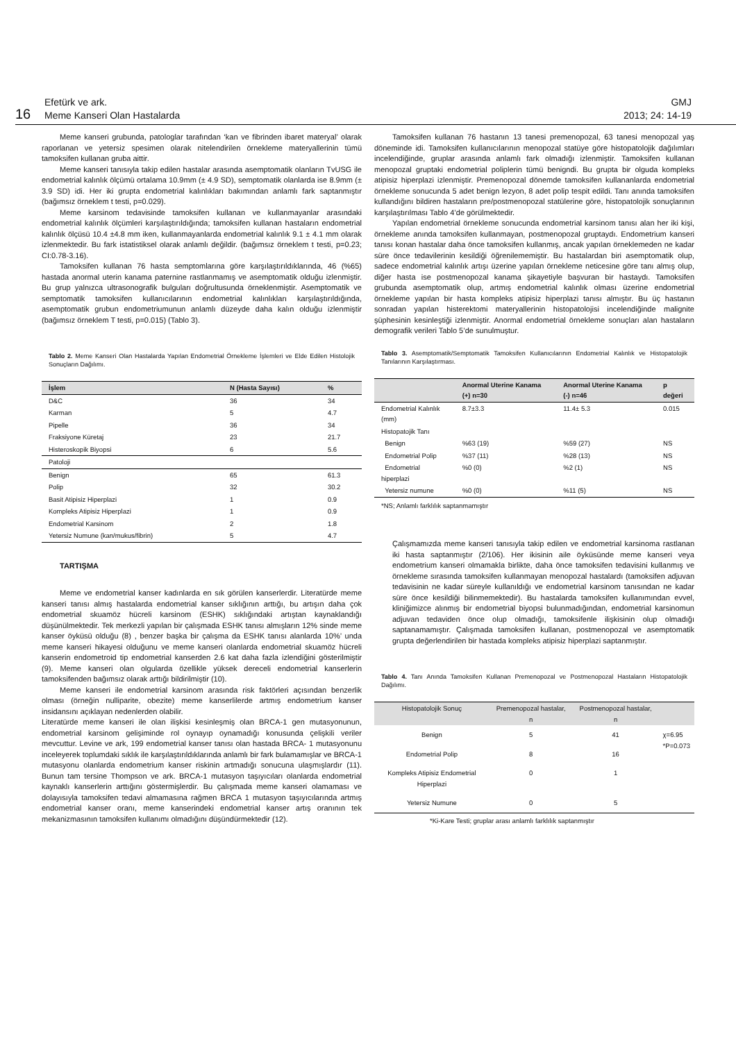16
Efetürk ve ark.
Meme Kanseri Olan Hastalarda
GMJ
2013; 24: 14-19
Meme kanseri grubunda, patologlar tarafından ‘kan ve fibrinden ibaret materyal’ olarak raporlanan ve yetersiz spesimen olarak nitelendirilen örnekleme materyallerinin tümü tamoksifen kullanan gruba aittir.
Meme kanseri tanısıyla takip edilen hastalar arasında asemptomatik olanların TvUSG ile endometrial kalınlık ölçümü ortalama 10.9mm (± 4.9 SD), semptomatik olanlarda ise 8.9mm (± 3.9 SD) idi. Her iki grupta endometrial kalınlıkları bakımından anlamlı fark saptanmıştır (bağımsız örneklem t testi, p=0.029).
Meme karsinom tedavisinde tamoksifen kullanan ve kullanmayanlar arasındaki endometrial kalınlık ölçümleri karşılaştırıldığında; tamoksifen kullanan hastaların endometrial kalınlık ölçüsü 10.4 ±4.8 mm iken, kullanmayanlarda endometrial kalınlık 9.1 ± 4.1 mm olarak izlenmektedir. Bu fark istatistiksel olarak anlamlı değildir. (bağımsız örneklem t testi, p=0.23; CI:0.78-3.16).
Tamoksifen kullanan 76 hasta semptomlarına göre karşılaştırıldıklarında, 46 (%65) hastada anormal uterin kanama paternine rastlanmamış ve asemptomatik olduğu izlenmiştir. Bu grup yalnızca ultrasonografik bulguları doğrultusunda örneklenmiştir. Asemptomatik ve semptomatik tamoksifen kullanıcılarının endometrial kalınlıkları karşılaştırıldığında, asemptomatik grubun endometriumunun anlamlı düzeyde daha kalın olduğu izlenmiştir (bağımsız örneklem T testi, p=0.015) (Tablo 3).
Tablo 2. Meme Kanseri Olan Hastalarda Yapılan Endometrial Örnekleme İşlemleri ve Elde Edilen Histolojik Sonuçların Dağılımı.
| İşlem | N (Hasta Sayısı) | % |
| --- | --- | --- |
| D&C | 36 | 34 |
| Karman | 5 | 4.7 |
| Pipelle | 36 | 34 |
| Fraksiyone Küretaj | 23 | 21.7 |
| Histeroskopik Biyopsi | 6 | 5.6 |
| Patoloji | | |
| Benign | 65 | 61.3 |
| Polip | 32 | 30.2 |
| Basit Atipisiz Hiperplazi | 1 | 0.9 |
| Kompleks Atipisiz Hiperplazi | 1 | 0.9 |
| Endometrial Karsinom | 2 | 1.8 |
| Yetersiz Numune (kan/mukus/fibrin) | 5 | 4.7 |
TARTIŞMA
Meme ve endometrial kanser kadınlarda en sık görülen kanserlerdir. Literatürde meme kanseri tanısı almış hastalarda endometrial kanser sıklığının arttığı, bu artışın daha çok endometrial skuamöz hücreli karsinom (ESHK) sıklığındaki artıştan kaynaklandığı düşünülmektedir. Tek merkezli yapılan bir çalışmada ESHK tanısı almışların 12% sinde meme kanser öyküsü olduğu (8) , benzer başka bir çalışma da ESHK tanısı alanlarda 10%’ unda meme kanseri hikayesi olduğunu ve meme kanseri olanlarda endometrial skuamöz hücreli kanserin endometroid tip endometrial kanserden 2.6 kat daha fazla izlendiğini gösterilmiştir (9). Meme kanseri olan olgularda özellikle yüksek dereceli endometrial kanserlerin tamoksifenden bağımsız olarak arttığı bildirilmiştir (10).
Meme kanseri ile endometrial karsinom arasında risk faktörleri açısından benzerlik olması (örneğin nulliparite, obezite) meme kanserlilerde artmış endometrium kanser insidansını açıklayan nedenlerden olabilir.
Literatürde meme kanseri ile olan ilişkisi kesinleşmiş olan BRCA-1 gen mutasyonunun, endometrial karsinom gelişiminde rol oynayıp oynamadığı konusunda çelişkili veriler mevcuttur. Levine ve ark, 199 endometrial kanser tanısı olan hastada BRCA- 1 mutasyonunu inceleyerek toplumdaki sıklık ile karşılaştırıldıklarında anlamlı bir fark bulamamışlar ve BRCA-1 mutasyonu olanlarda endometrium kanser riskinin artmadığı sonucuna ulaşmışlardır (11). Bunun tam tersine Thompson ve ark. BRCA-1 mutasyon taşıyıcıları olanlarda endometrial kaynaklı kanserlerin arttığını göstermişlerdir. Bu çalışmada meme kanseri olamaması ve dolayısıyla tamoksifen tedavi almamasına rağmen BRCA 1 mutasyon taşıyıcılarında artmış endometrial kanser oranı, meme kanserindeki endometrial kanser artış oranının tek mekanizmasının tamoksifen kullanımı olmadığını düşündürmektedir (12).
Tamoksifen kullanan 76 hastanın 13 tanesi premenopozal, 63 tanesi menopozal yaş döneminde idi. Tamoksifen kullanıcılarının menopozal statüye göre histopatolojik dağılımları incelendiğinde, gruplar arasında anlamlı fark olmadığı izlenmiştir. Tamoksifen kullanan menopozal gruptaki endometrial poliplerin tümü benigndi. Bu grupta bir olguda kompleks atipisiz hiperplazi izlenmiştir. Premenopozal dönemde tamoksifen kullananlarda endometrial örnekleme sonucunda 5 adet benign lezyon, 8 adet polip tespit edildi. Tanı anında tamoksifen kullandığını bildiren hastaların pre/postmenopozal statülerine göre, histopatolojik sonuçlarının karşılaştırılması Tablo 4’de görülmektedir.
Yapılan endometrial örnekleme sonucunda endometrial karsinom tanısı alan her iki kişi, örnekleme anında tamoksifen kullanmayan, postmenopozal gruptaydı. Endometrium kanseri tanısı konan hastalar daha önce tamoksifen kullanmış, ancak yapılan örneklemeden ne kadar süre önce tedavilerinin kesildiği öğrenilememiştir. Bu hastalardan biri asemptomatik olup, sadece endometrial kalınlık artışı üzerine yapılan örnekleme neticesine göre tanı almış olup, diğer hasta ise postmenopozal kanama şikayetiyle başvuran bir hastaydı. Tamoksifen grubunda asemptomatik olup, artmış endometrial kalınlık olması üzerine endometrial örnekleme yapılan bir hasta kompleks atipisiz hiperplazi tanısı almıştır. Bu üç hastanın sonradan yapılan histerektomi materyallerinin histopatolojisi incelendiğinde malignite şüphesinin kesinleştiği izlenmiştir. Anormal endometrial örnekleme sonuçları alan hastaların demografik verileri Tablo 5’de sunulmuştur.
Tablo 3. Asemptomatik/Semptomatik Tamoksifen Kullanıcılarının Endometrial Kalınlık ve Histopatolojik Tanılarının Karşılaştırması.
| | Anormal Uterine Kanama (+) n=30 | Anormal Uterine Kanama (-) n=46 | p değeri |
| --- | --- | --- | --- |
| Endometrial Kalınlık (mm) | 8.7±3.3 | 11.4± 5.3 | 0.015 |
| Histopatojik Tanı | | | |
| Benign | %63 (19) | %59 (27) | NS |
| Endometrial Polip | %37 (11) | %28 (13) | NS |
| Endometrial hiperplazi | %0 (0) | %2 (1) | NS |
| Yetersiz numune | %0 (0) | %11 (5) | NS |
*NS; Anlamlı farklılık saptanmamıştır
Çalışmamızda meme kanseri tanısıyla takip edilen ve endometrial karsinoma rastlanan iki hasta saptanmıştır (2/106). Her ikisinin aile öyküsünde meme kanseri veya endometrium kanseri olmamakla birlikte, daha önce tamoksifen tedavisini kullanmış ve örnekleme sırasında tamoksifen kullanmayan menopozal hastalardı (tamoksifen adjuvan tedavisinin ne kadar süreyle kullanıldığı ve endometrial karsinom tanısından ne kadar süre önce kesildiği bilinmemektedir). Bu hastalarda tamoksifen kullanımından evvel, kliniğimizce alınmış bir endometrial biyopsi bulunmadığından, endometrial karsinomun adjuvan tedaviden önce olup olmadığı, tamoksifenle ilişkisinin olup olmadığı saptanamamıştır. Çalışmada tamoksifen kullanan, postmenopozal ve asemptomatik grupta değerlendirilen bir hastada kompleks atipisiz hiperplazi saptanmıştır.
Tablo 4. Tanı Anında Tamoksifen Kullanan Premenopozal ve Postmenopozal Hastaların Histopatolojik Dağılımı.
| Histopatolojik Sonuç | Premenopozal hastalar, n | Postmenopozal hastalar, n | |
| --- | --- | --- | --- |
| Benign | 5 | 41 | χ=6.95 *P=0.073 |
| Endometrial Polip | 8 | 16 | |
| Kompleks Atipisiz Endometrial Hiperplazi | 0 | 1 | |
| Yetersiz Numune | 0 | 5 | |
*Ki-Kare Testi; gruplar arası anlamlı farklılık saptanmıştır